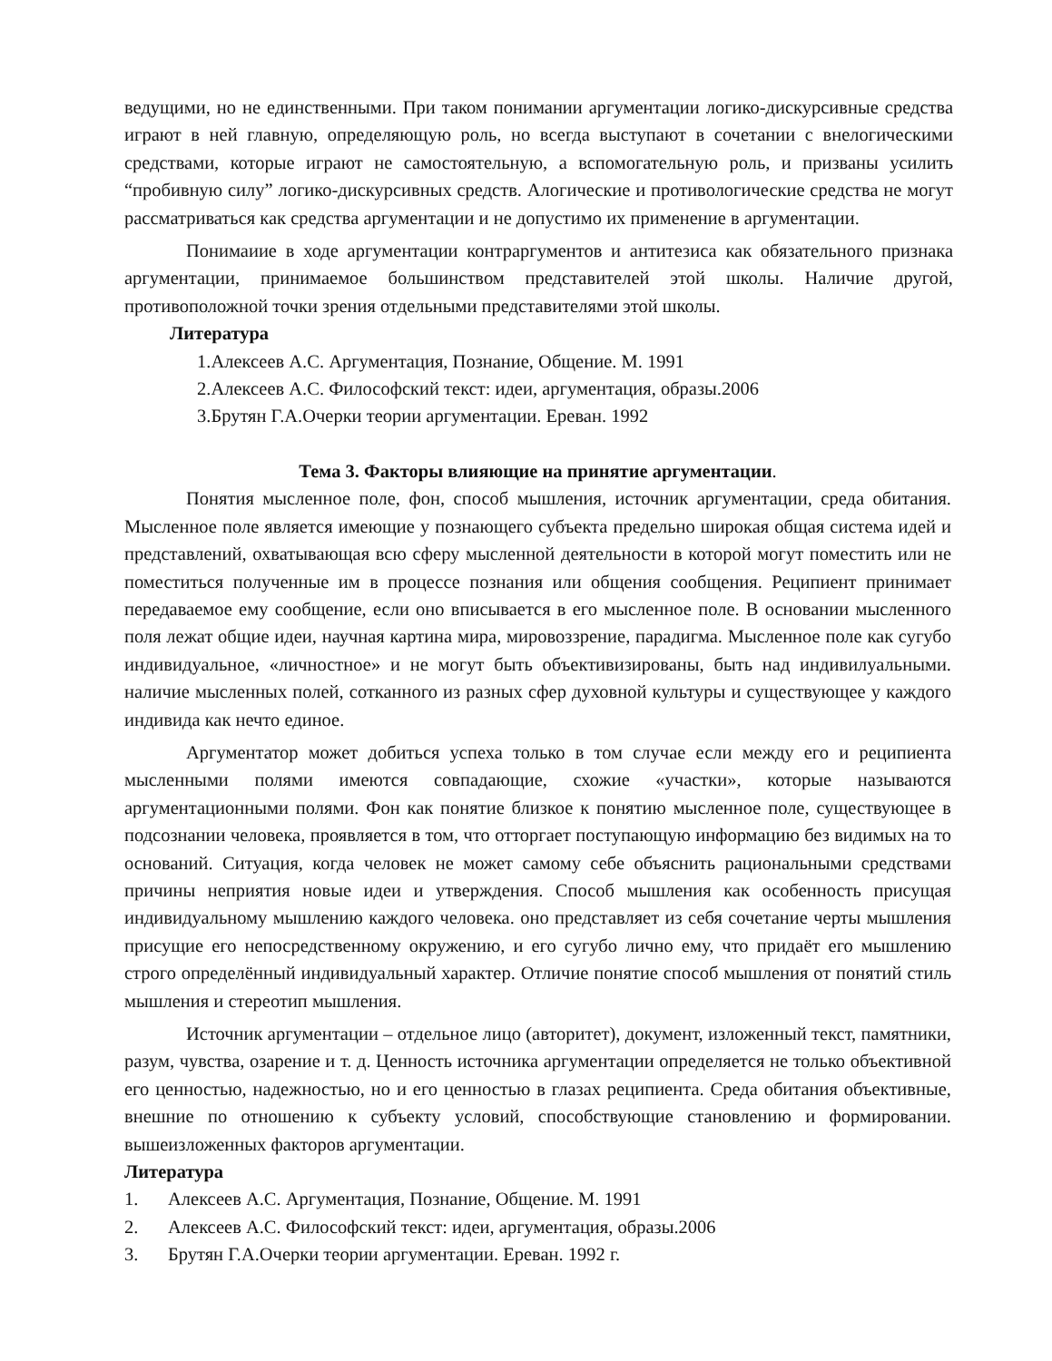ведущими, но не единственными. При таком понимании аргументации логико-дискурсивные средства играют в ней главную, определяющую роль, но всегда выступают в сочетании с внелогическими средствами, которые играют не самостоятельную, а вспомогательную роль, и призваны усилить “пробивную силу” логико-дискурсивных средств. Алогические и противологические средства не могут рассматриваться как средства аргументации и не допустимо их применение в аргументации.
Понимаиие в ходе аргументации контраргументов и антитезиса как обязательного признака аргументации, принимаемое большинством представителей этой школы. Наличие другой, противоположной точки зрения отдельными представителями этой школы.
Литература
1.Алексеев А.С. Аргументация, Познание, Общение. М. 1991
2.Алексеев А.С. Философский текст: идеи, аргументация, образы.2006
3.Брутян Г.А.Очерки теории аргументации. Ереван. 1992
Тема 3. Факторы влияющие на принятие аргументации.
Понятия мысленное поле, фон, способ мышления, источник аргументации, среда обитания. Мысленное поле является имеющие у познающего субъекта предельно широкая общая система идей и представлений, охватывающая всю сферу мысленной деятельности в которой могут поместить или не поместиться полученные им в процессе познания или общения сообщения. Реципиент принимает передаваемое ему сообщение, если оно вписывается в его мысленное поле. В основании мысленного поля лежат общие идеи, научная картина мира, мировоззрение, парадигма. Мысленное поле как сугубо индивидуальное, «личностное» и не могут быть объективизированы, быть над индивилуальными. наличие мысленных полей, сотканного из разных сфер духовной культуры и существующее у каждого индивида как нечто единое.
Аргументатор может добиться успеха только в том случае если между его и реципиента мысленными полями имеются совпадающие, схожие «участки», которые называются аргументационными полями. Фон как понятие близкое к понятию мысленное поле, существующее в подсознании человека, проявляется в том, что отторгает поступающую информацию без видимых на то оснований. Ситуация, когда человек не может самому себе объяснить рациональными средствами причины неприятия новые идеи и утверждения. Способ мышления как особенность присущая индивидуальному мышлению каждого человека. оно представляет из себя сочетание черты мышления присущие его непосредственному окружению, и его сугубо лично ему, что придаёт его мышлению строго определённый индивидуальный характер. Отличие понятие способ мышления от понятий стиль мышления и стереотип мышления.
Источник аргументации – отдельное лицо (авторитет), документ, изложенный текст, памятники, разум, чувства, озарение и т. д. Ценность источника аргументации определяется не только объективной его ценностью, надежностью, но и его ценностью в глазах реципиента. Среда обитания объективные, внешние по отношению к субъекту условий, способствующие становлению и формировании. вышеизложенных факторов аргументации.
Литература
1. Алексеев А.С. Аргументация, Познание, Общение. М. 1991
2. Алексеев А.С. Философский текст: идеи, аргументация, образы.2006
3. Брутян Г.А.Очерки теории аргументации. Ереван. 1992 г.